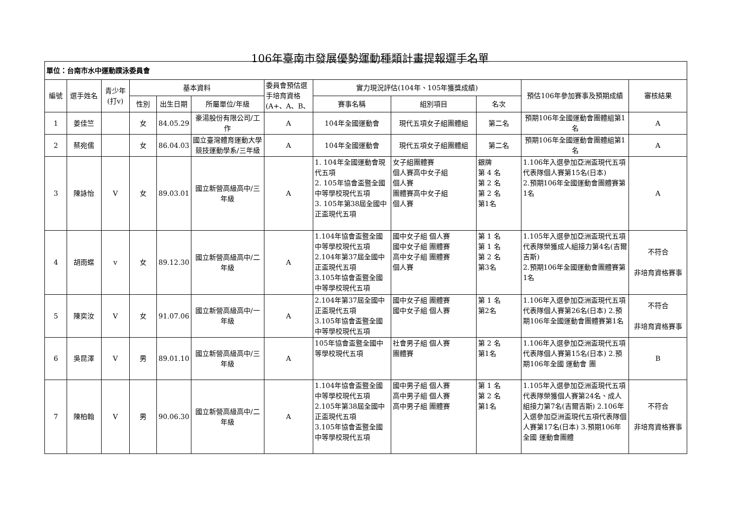106年臺南市發展優勢運動種類計畫提報選手名單
| 單位：台南市水中運動蹼泳委員會 | | | | | | | | | | | |
| 編號 | 選手姓名 | 青少年(打v) | 基本資料 | | | 委員會預估選手培育資格(A+、A、B、 | 實力現況評估(104年、105年獲獎成績) | | | 預估106年參加賽事及預期成績 | 審核結果 |
| | | | 性別 | 出生日期 | 所屬單位/年級 | | 賽事名稱 | 組別項目 | 名次 | | |
| 1 | 姜佳竺 | | 女 | 84.05.29 | 豪湯股份有限公司/工作 | A | 104年全國運動會 | 現代五項女子組團體組 | 第二名 | 預期106年全國運動會團體組第1名 | A |
| 2 | 蔡宛儒 | | 女 | 86.04.03 | 國立臺灣體育運動大學競技運動學系/三年級 | A | 104年全國運動會 | 現代五項女子組團體組 | 第二名 | 預期106年全國運動會團體組第1名 | A |
| 3 | 陳詠怡 | V | 女 | 89.03.01 | 國立新營高級高中/三年級 | A | 1. 104年全國運動會現代五項 2. 105年協會盃暨全國中等學校現代五項 3. 105年第38屆全國中正盃現代五項 | 女子組團體賽 個人賽高中女子組 個人賽 團體賽高中女子組 個人賽 | 銀牌 第 4 名 第 2 名 第 2 名 第1名 | 1.106年入選參加亞洲盃現代五項代表隊個人賽第15名(日本) 2.預期106年全國運動會團體賽第1名 | A |
| 4 | 胡雨蝶 | v | 女 | 89.12.30 | 國立新營高級高中/二年級 | A | 1.104年協會盃暨全國中等學校現代五項 2.104年第37屆全國中正盃現代五項 3.105年協會盃暨全國中等學校現代五項 | 國中女子組 個人賽 國中女子組 團體賽 高中女子組 團體賽 個人賽 | 第 1 名 第 1 名 第 2 名 第3名 | 1.105年入選參加亞洲盃現代五項代表隊榮獲成人組接力第4名(吉爾吉斯) 2.預期106年全國運動會團體賽第1名 | 不符合 非培育資格賽事 |
| 5 | 陳奕汝 | V | 女 | 91.07.06 | 國立新營高級高中/一年級 | A | 2.104年第37屆全國中正盃現代五項 3.105年協會盃暨全國中等學校現代五項 | 國中女子組 團體賽 國中女子組 個人賽 | 第 1 名 第2名 | 1.106年入選參加亞洲盃現代五項代表隊個人賽第26名(日本) 2.預期106年全國運動會團體賽第1名 | 不符合 非培育資格賽事 |
| 6 | 吳昆澤 | V | 男 | 89.01.10 | 國立新營高級高中/三年級 | A | 105年協會盃暨全國中等學校現代五項 | 社會男子組 個人賽 團體賽 | 第 2 名 第1名 | 1.106年入選參加亞洲盃現代五項代表隊個人賽第15名(日本) 2.預期106年全國 運動會 團 | B |
| 7 | 陳柏翰 | V | 男 | 90.06.30 | 國立新營高級高中/二年級 | A | 1.104年協會盃暨全國中等學校現代五項 2.105年第38屆全國中正盃現代五項 3.105年協會盃暨全國中等學校現代五項 | 國中男子組 個人賽 高中男子組 個人賽 高中男子組 團體賽 | 第 1 名 第 2 名 第1名 | 1.105年入選參加亞洲盃現代五項代表隊榮獲個人賽第24名、成人組接力第7名(吉爾吉斯) 2.106年入選參加亞洲盃現代五項代表隊個人賽第17名(日本) 3.預期106年全國 運動會團體 | 不符合 非培育資格賽事 |